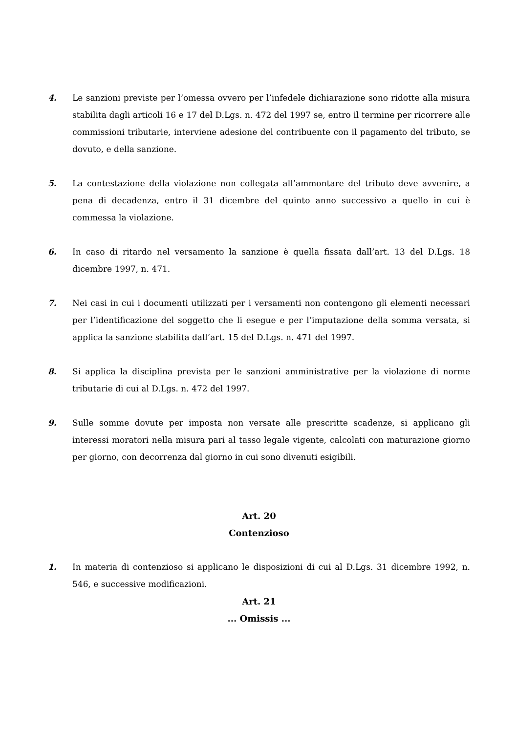4. Le sanzioni previste per l’omessa ovvero per l’infedele dichiarazione sono ridotte alla misura stabilita dagli articoli 16 e 17 del D.Lgs. n. 472 del 1997 se, entro il termine per ricorrere alle commissioni tributarie, interviene adesione del contribuente con il pagamento del tributo, se dovuto, e della sanzione.
5. La contestazione della violazione non collegata all’ammontare del tributo deve avvenire, a pena di decadenza, entro il 31 dicembre del quinto anno successivo a quello in cui è commessa la violazione.
6. In caso di ritardo nel versamento la sanzione è quella fissata dall’art. 13 del D.Lgs. 18 dicembre 1997, n. 471.
7. Nei casi in cui i documenti utilizzati per i versamenti non contengono gli elementi necessari per l’identificazione del soggetto che li esegue e per l’imputazione della somma versata, si applica la sanzione stabilita dall’art. 15 del D.Lgs. n. 471 del 1997.
8. Si applica la disciplina prevista per le sanzioni amministrative per la violazione di norme tributarie di cui al D.Lgs. n. 472 del 1997.
9. Sulle somme dovute per imposta non versate alle prescritte scadenze, si applicano gli interessi moratori nella misura pari al tasso legale vigente, calcolati con maturazione giorno per giorno, con decorrenza dal giorno in cui sono divenuti esigibili.
Art. 20
Contenzioso
1. In materia di contenzioso si applicano le disposizioni di cui al D.Lgs. 31 dicembre 1992, n. 546, e successive modificazioni.
Art. 21
... Omissis ...